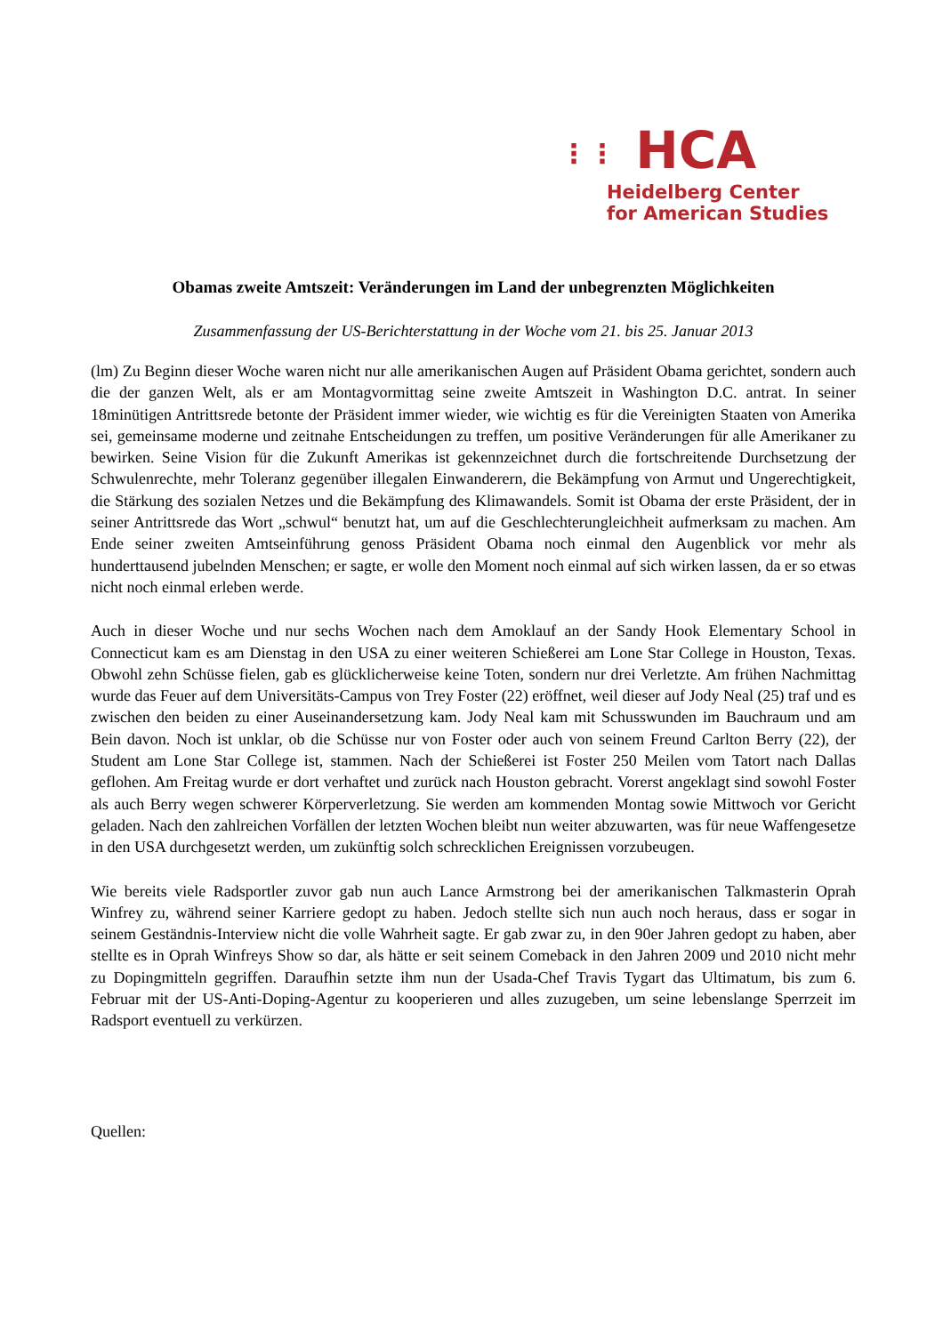⋮⋮ HCA
Heidelberg Center
for American Studies
Obamas zweite Amtszeit: Veränderungen im Land der unbegrenzten Möglichkeiten
Zusammenfassung der US-Berichterstattung in der Woche vom 21. bis 25. Januar 2013
(lm) Zu Beginn dieser Woche waren nicht nur alle amerikanischen Augen auf Präsident Obama gerichtet, sondern auch die der ganzen Welt, als er am Montagvormittag seine zweite Amtszeit in Washington D.C. antrat. In seiner 18minütigen Antrittsrede betonte der Präsident immer wieder, wie wichtig es für die Vereinigten Staaten von Amerika sei, gemeinsame moderne und zeitnahe Entscheidungen zu treffen, um positive Veränderungen für alle Amerikaner zu bewirken. Seine Vision für die Zukunft Amerikas ist gekennzeichnet durch die fortschreitende Durchsetzung der Schwulenrechte, mehr Toleranz gegenüber illegalen Einwanderern, die Bekämpfung von Armut und Ungerechtigkeit, die Stärkung des sozialen Netzes und die Bekämpfung des Klimawandels. Somit ist Obama der erste Präsident, der in seiner Antrittsrede das Wort „schwul“ benutzt hat, um auf die Geschlechterungleichheit aufmerksam zu machen. Am Ende seiner zweiten Amtseinführung genoss Präsident Obama noch einmal den Augenblick vor mehr als hunderttausend jubelnden Menschen; er sagte, er wolle den Moment noch einmal auf sich wirken lassen, da er so etwas nicht noch einmal erleben werde.
Auch in dieser Woche und nur sechs Wochen nach dem Amoklauf an der Sandy Hook Elementary School in Connecticut kam es am Dienstag in den USA zu einer weiteren Schießerei am Lone Star College in Houston, Texas. Obwohl zehn Schüsse fielen, gab es glücklicherweise keine Toten, sondern nur drei Verletzte. Am frühen Nachmittag wurde das Feuer auf dem Universitäts-Campus von Trey Foster (22) eröffnet, weil dieser auf Jody Neal (25) traf und es zwischen den beiden zu einer Auseinandersetzung kam. Jody Neal kam mit Schusswunden im Bauchraum und am Bein davon. Noch ist unklar, ob die Schüsse nur von Foster oder auch von seinem Freund Carlton Berry (22), der Student am Lone Star College ist, stammen. Nach der Schießerei ist Foster 250 Meilen vom Tatort nach Dallas geflohen. Am Freitag wurde er dort verhaftet und zurück nach Houston gebracht. Vorerst angeklagt sind sowohl Foster als auch Berry wegen schwerer Körperverletzung. Sie werden am kommenden Montag sowie Mittwoch vor Gericht geladen. Nach den zahlreichen Vorfällen der letzten Wochen bleibt nun weiter abzuwarten, was für neue Waffengesetze in den USA durchgesetzt werden, um zukünftig solch schrecklichen Ereignissen vorzubeugen.
Wie bereits viele Radsportler zuvor gab nun auch Lance Armstrong bei der amerikanischen Talkmasterin Oprah Winfrey zu, während seiner Karriere gedopt zu haben. Jedoch stellte sich nun auch noch heraus, dass er sogar in seinem Geständnis-Interview nicht die volle Wahrheit sagte. Er gab zwar zu, in den 90er Jahren gedopt zu haben, aber stellte es in Oprah Winfreys Show so dar, als hätte er seit seinem Comeback in den Jahren 2009 und 2010 nicht mehr zu Dopingmitteln gegriffen. Daraufhin setzte ihm nun der Usada-Chef Travis Tygart das Ultimatum, bis zum 6. Februar mit der US-Anti-Doping-Agentur zu kooperieren und alles zuzugeben, um seine lebenslange Sperrzeit im Radsport eventuell zu verkürzen.
Quellen: